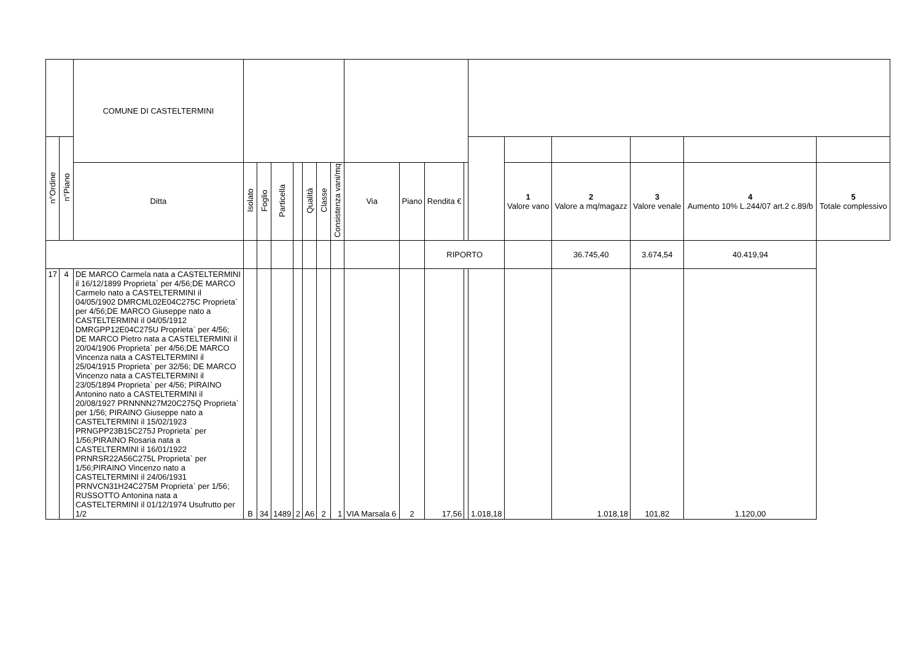| | | COMUNE DI CASTELTERMINI | | | | | | | | | | | | | | | | | |
| n°Ordine | n°Piano | | | | | | | | | | | | | | | | | | |
| | | Ditta | Isolato | Foglio | Particella | | Qualità | Classe | Consistenza vani/mq | Via | Piano | Rendita € | | | 1 Valore vano | 2 Valore a mq/magazz | 3 Valore venale | 4 Aumento 10% L.244/07 art.2 c.89/b | 5 Totale complessivo |
| | | | | | | | | | | | | RIPORTO | | | | 36.745,40 | 3.674,54 | 40.419,94 | |
| 17 | 4 | DE MARCO Carmela nata a CASTELTERMINI il 16/12/1899 Proprieta` per 4/56;DE MARCO Carmelo nato a CASTELTERMINI il 04/05/1902 DMRCML02E04C275C Proprieta` per 4/56;DE MARCO Giuseppe nato a CASTELTERMINI il 04/05/1912 DMRGPP12E04C275U Proprieta` per 4/56; DE MARCO Pietro nata a CASTELTERMINI il 20/04/1906 Proprieta` per 4/56;DE MARCO Vincenza nata a CASTELTERMINI il 25/04/1915 Proprieta` per 32/56; DE MARCO Vincenzo nata a CASTELTERMINI il 23/05/1894 Proprieta` per 4/56; PIRAINO Antonino nato a CASTELTERMINI il 20/08/1927 PRNNNN27M20C275Q Proprieta` per 1/56; PIRAINO Giuseppe nato a CASTELTERMINI il 15/02/1923 PRNGPP23B15C275J Proprieta` per 1/56;PIRAINO Rosaria nata a CASTELTERMINI il 16/01/1922 PRNRSR22A56C275L Proprieta` per 1/56;PIRAINO Vincenzo nato a CASTELTERMINI il 24/06/1931 PRNVCN31H24C275M Proprieta` per 1/56; RUSSOTTO Antonina nata a CASTELTERMINI il 01/12/1974 Usufrutto per 1/2 | B | 34 | 1489 | 2 | A6 | 2 | 1 | VIA Marsala 6 | 2 | 17,56 | | 1.018,18 | | 1.018,18 | 101,82 | 1.120,00 | |